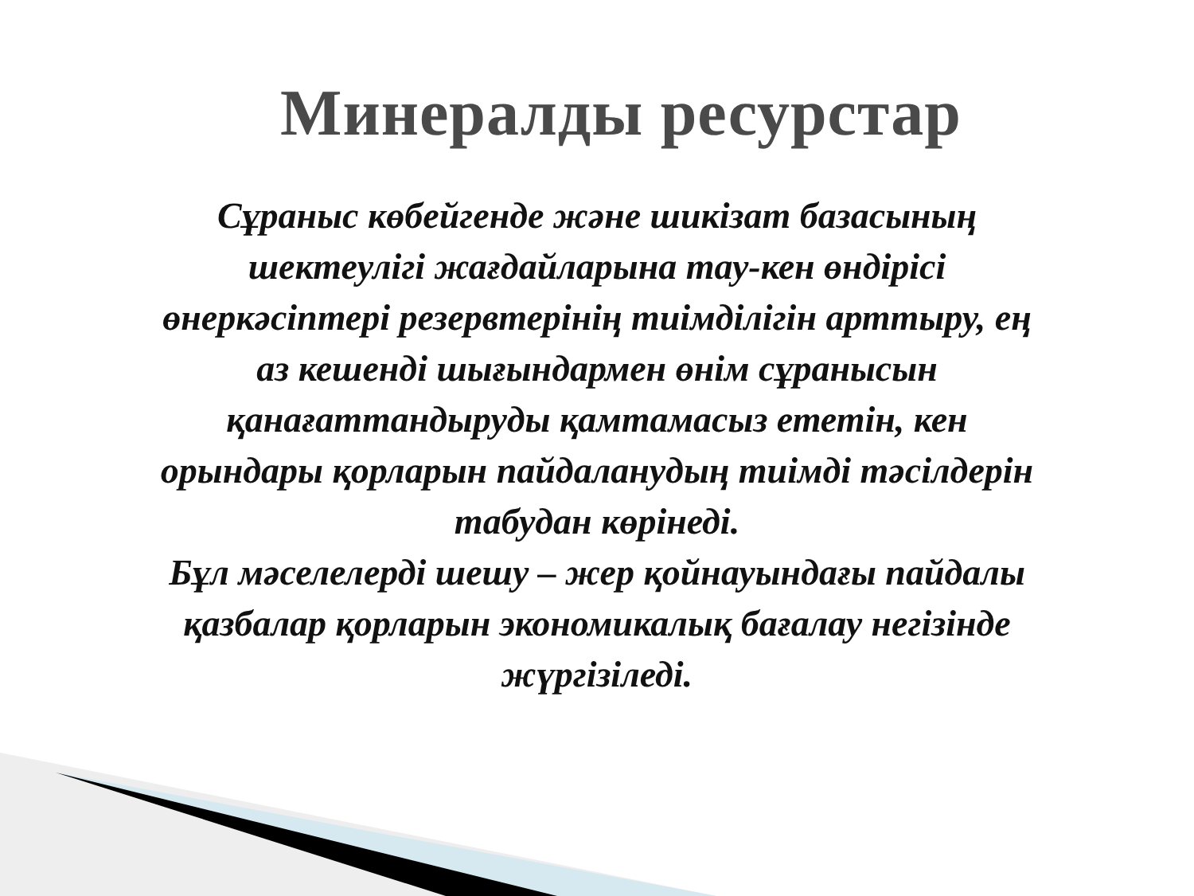Минералды ресурстар
Сұраныс көбейгенде және шикізат базасының шектеулігі жағдайларына тау-кен өндірісі өнеркәсіптері резервтерінің тиімділігін арттыру, ең аз кешенді шығындармен өнім сұранысын қанағаттандыруды қамтамасыз ететін, кен орындары қорларын пайдаланудың тиімді тәсілдерін табудан көрінеді.
Бұл мәселелерді шешу – жер қойнауындағы пайдалы қазбалар қорларын экономикалық бағалау негізінде жүргізіледі.